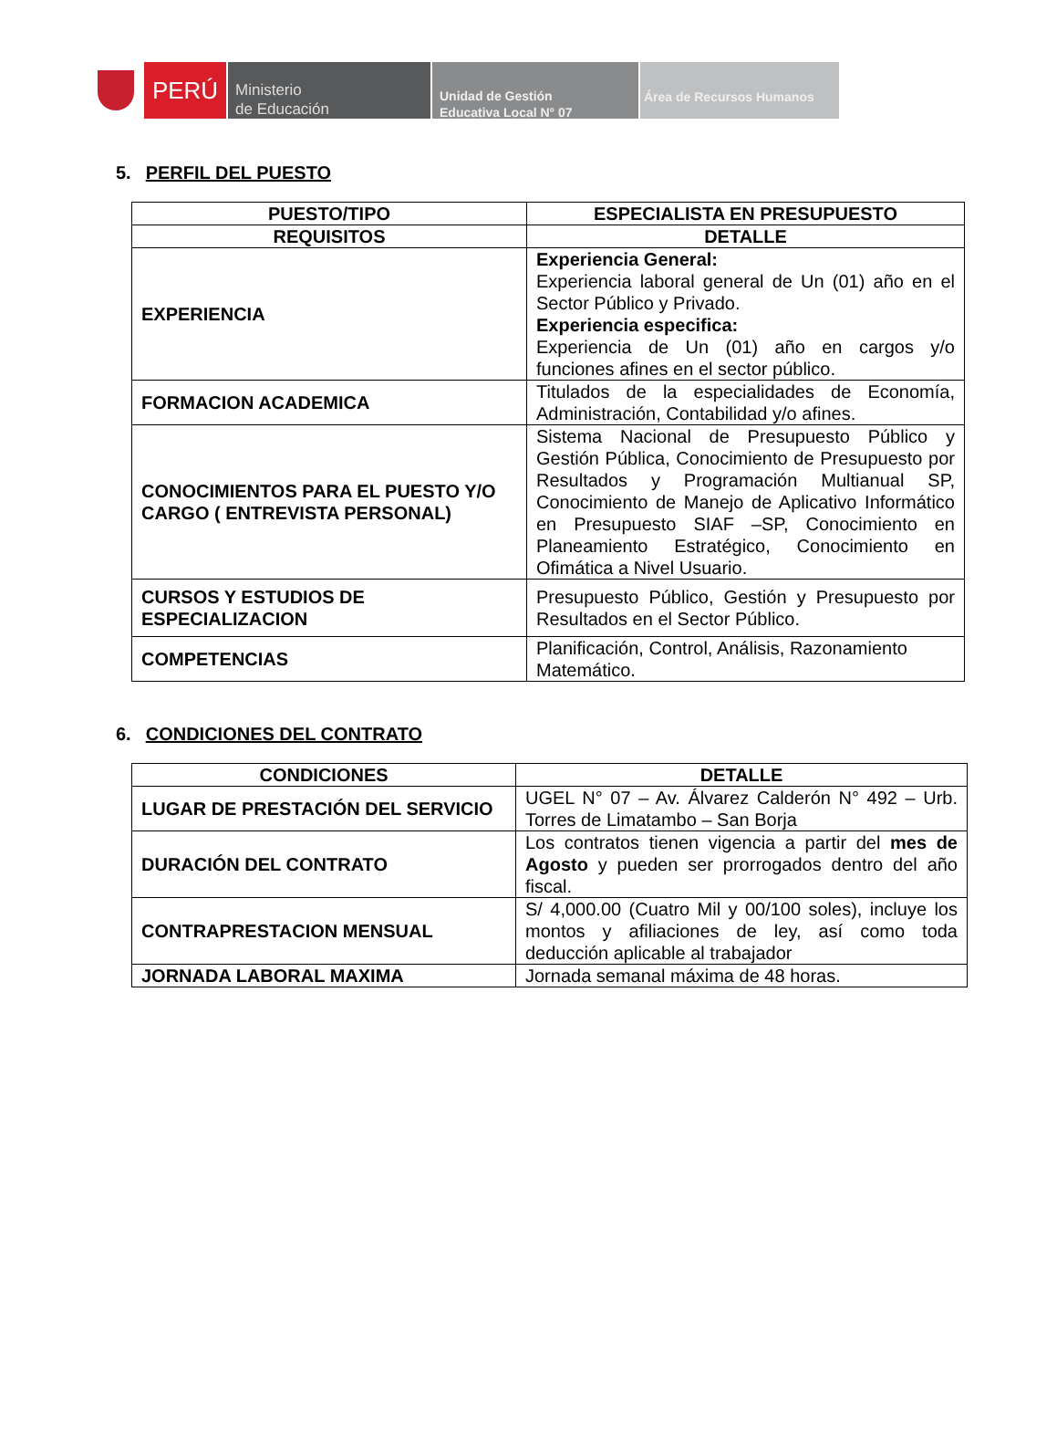PERÚ
Ministerio
de Educación
Unidad de Gestión
Educativa Local N° 07
Área de Recursos Humanos
5. PERFIL DEL PUESTO
| PUESTO/TIPO | ESPECIALISTA EN PRESUPUESTO |
| --- | --- |
| REQUISITOS | DETALLE |
| EXPERIENCIA | Experiencia General: Experiencia laboral general de Un (01) año en el Sector Público y Privado. Experiencia especifica: Experiencia de Un (01) año en cargos y/o funciones afines en el sector público. |
| FORMACION ACADEMICA | Titulados de la especialidades de Economía, Administración, Contabilidad y/o afines. |
| CONOCIMIENTOS PARA EL PUESTO Y/O CARGO ( ENTREVISTA PERSONAL) | Sistema Nacional de Presupuesto Público y Gestión Pública, Conocimiento de Presupuesto por Resultados y Programación Multianual SP, Conocimiento de Manejo de Aplicativo Informático en Presupuesto SIAF –SP, Conocimiento en Planeamiento Estratégico, Conocimiento en Ofimática a Nivel Usuario. |
| CURSOS Y ESTUDIOS DE ESPECIALIZACION | Presupuesto Público, Gestión y Presupuesto por Resultados en el Sector Público. |
| COMPETENCIAS | Planificación, Control, Análisis, Razonamiento Matemático. |
6. CONDICIONES DEL CONTRATO
| CONDICIONES | DETALLE |
| --- | --- |
| LUGAR DE PRESTACIÓN DEL SERVICIO | UGEL N° 07 – Av. Álvarez Calderón N° 492 – Urb. Torres de Limatambo – San Borja |
| DURACIÓN DEL CONTRATO | Los contratos tienen vigencia a partir del mes de Agosto y pueden ser prorrogados dentro del año fiscal. |
| CONTRAPRESTACION MENSUAL | S/ 4,000.00 (Cuatro Mil y 00/100 soles), incluye los montos y afiliaciones de ley, así como toda deducción aplicable al trabajador |
| JORNADA LABORAL MAXIMA | Jornada semanal máxima de 48 horas. |